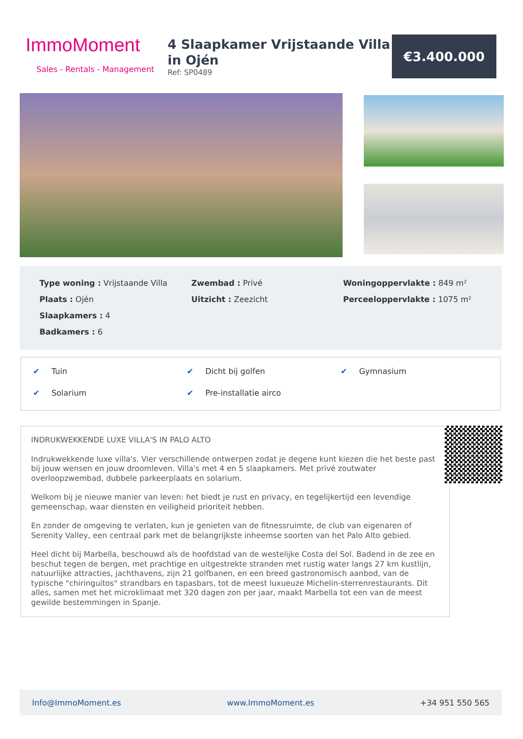ImmoMoment
Sales - Rentals - Management
4 Slaapkamer Vrijstaande Villa in Ojén
Ref: SP0489
€3.400.000
Type woning : Vrijstaande Villa
Plaats : Ojén
Slaapkamers : 4
Badkamers : 6
Zwembad : Privé
Uitzicht : Zeezicht
Woningoppervlakte : 849 m²
Perceeloppervlakte : 1075 m²
✔ Tuin ✔ Dicht bij golfen ✔ Gymnasium ✔ Solarium ✔ Pre-installatie airco
INDRUKWEKKENDE LUXE VILLA'S IN PALO ALTO
Indrukwekkende luxe villa's. Vier verschillende ontwerpen zodat je degene kunt kiezen die het beste past bij jouw wensen en jouw droomleven. Villa's met 4 en 5 slaapkamers. Met privé zoutwater overloopzwembad, dubbele parkeerplaats en solarium.
Welkom bij je nieuwe manier van leven: het biedt je rust en privacy, en tegelijkertijd een levendige gemeenschap, waar diensten en veiligheid prioriteit hebben.
En zonder de omgeving te verlaten, kun je genieten van de fitnessruimte, de club van eigenaren of Serenity Valley, een centraal park met de belangrijkste inheemse soorten van het Palo Alto gebied.
Heel dicht bij Marbella, beschouwd als de hoofdstad van de westelijke Costa del Sol. Badend in de zee en beschut tegen de bergen, met prachtige en uitgestrekte stranden met rustig water langs 27 km kustlijn, natuurlijke attracties, jachthavens, zijn 21 golfbanen, en een breed gastronomisch aanbod, van de typische "chiringuitos" strandbars en tapasbars, tot de meest luxueuze Michelin-sterrenrestaurants. Dit alles, samen met het microklimaat met 320 dagen zon per jaar, maakt Marbella tot een van de meest gewilde bestemmingen in Spanje.
Info@ImmoMoment.es www.ImmoMoment.es +34 951 550 565